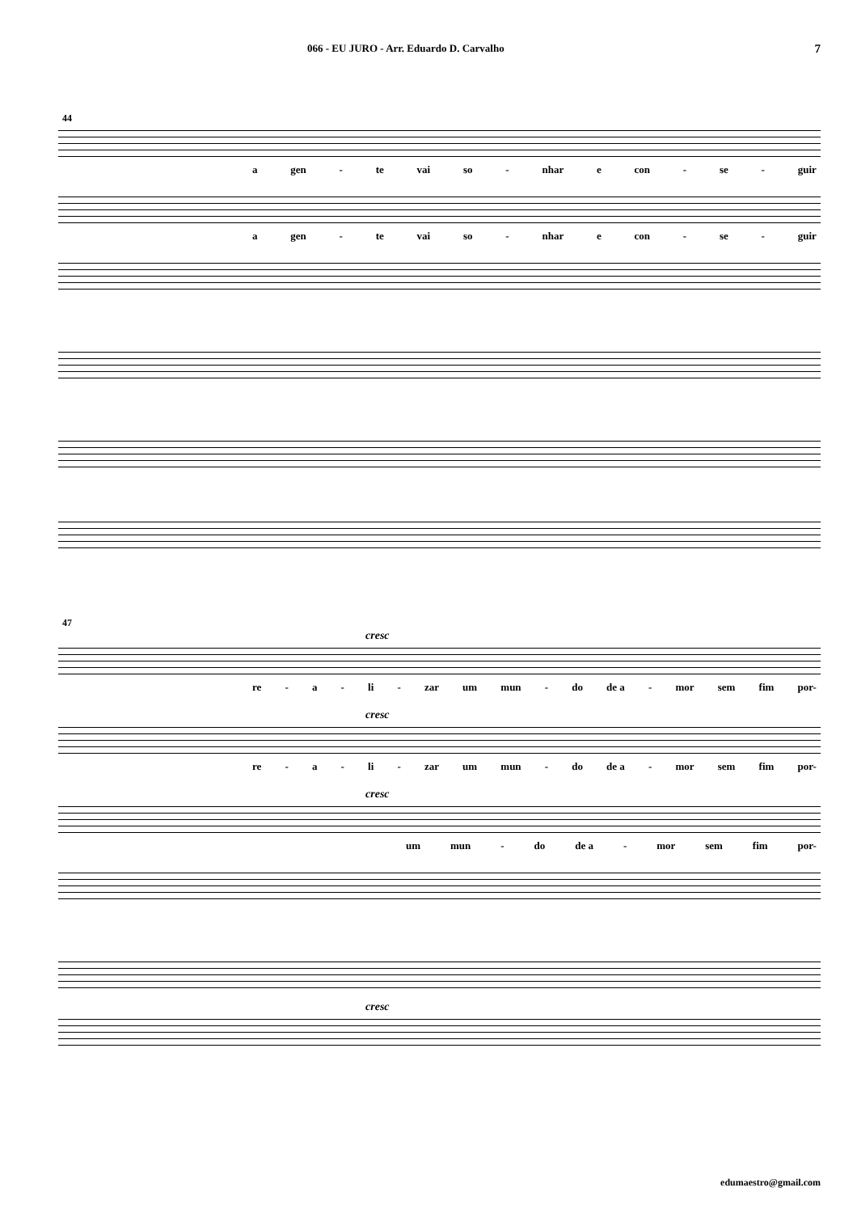066 - EU JURO - Arr. Eduardo D. Carvalho 7
44
a gen - te vai so - nhar e con - se - guir
a gen - te vai so - nhar e con - se - guir
47
cresc
re - a - li - zar um mun - do de a - mor sem fim por-
cresc
re - a - li - zar um mun - do de a - mor sem fim por-
cresc
um mun - do de a - mor sem fim por-
cresc
edumaestro@gmail.com